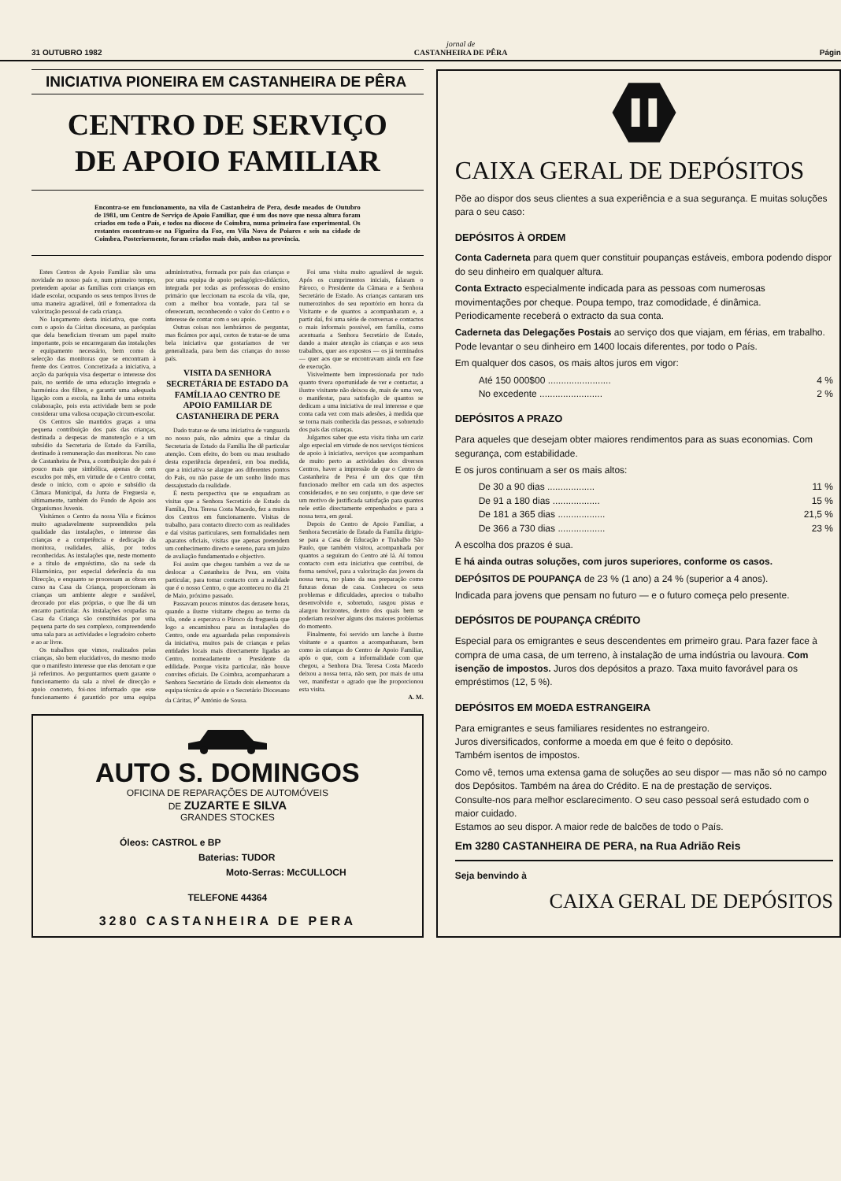31 OUTUBRO 1982 jornal de
CASTANHEIRA DE PÊRA Págin
INICIATIVA PIONEIRA EM CASTANHEIRA DE PÊRA
CENTRO DE SERVIÇO
DE APOIO FAMILIAR
Encontra-se em funcionamento, na vila de Castanheira de Pera, desde meados de Outubro de 1981, um Centro de Serviço de Apoio Familiar, que é um dos nove que nessa altura foram criados em todo o País, e todos na diocese de Coimbra, numa primeira fase experimental. Os restantes encontram-se na Figueira da Foz, em Vila Nova de Poiares e seis na cidade de Coimbra. Posteriormente, foram criados mais dois, ambos na província.
Estes Centros de Apoio Familiar são uma novidade no nosso país e, num primeiro tempo, pretendem apoiar as famílias com crianças em idade escolar, ocupando os seus tempos livres de uma maneira agradável, útil e fomentadora da valorização pessoal de cada criança.
No lançamento desta iniciativa, que conta com o apoio da Cáritas diocesana, as paróquias que dela beneficiam tiveram um papel muito importante, pois se encarregaram das instalações e equipamento necessário, bem como da selecção das monitoras que se encontram à frente dos Centros. Concretizada a iniciativa, a acção da paróquia visa despertar o interesse dos pais, no sentido de uma educação integrada e harmónica dos filhos, e garantir uma adequada ligação com a escola, na linha de uma estreita colaboração, pois esta actividade bem se pode considerar uma valiosa ocupação circum-escolar.
Os Centros são mantidos graças a uma pequena contribuição dos pais das crianças, destinada a despesas de manutenção e a um subsídio da Secretaria de Estado da Família, destinado à remuneração das monitoras. No caso de Castanheira de Pera, a contribuição dos pais é pouco mais que simbólica, apenas de cem escudos por mês, em virtude de o Centro contar, desde o início, com o apoio e subsídio da Câmara Municipal, da Junta de Freguesia e, ultimamente, também do Fundo de Apoio aos Organismos Juvenis.
Visitámos o Centro da nossa Vila e ficámos muito agradavelmente surpreendidos pela qualidade das instalações, o interesse das crianças e a competência e dedicação da monitora, realidades, aliás, por todos reconhecidas. As instalações que, neste momento e a título de empréstimo, são na sede da Filarmónica, por especial deferência da sua Direcção, e enquanto se processam as obras em curso na Casa da Criança, proporcionam às crianças um ambiente alegre e saudável, decorado por elas próprias, o que lhe dá um encanto particular. As instalações ocupadas na Casa da Criança são constituídas por uma pequena parte do seu complexo, compreendendo uma sala para as actividades e logradoiro coberto e ao ar livre.
Os trabalhos que vimos, realizados pelas crianças, são bem elucidativos, do mesmo modo que o manifesto interesse que elas denotam e que já referimos. Ao perguntarmos quem garante o funcionamento da sala a nível de direcção e apoio concreto, foi-nos informado que esse funcionamento é garantido por uma equipa administrativa, formada por pais das crianças e por uma equipa de apoio pedagógico-didáctico, integrada por todas as professoras do ensino primário que leccionam na escola da vila, que, com a melhor boa vontade, para tal se ofereceram, reconhecendo o valor do Centro e o interesse de contar com o seu apoio.
Outras coisas nos lembrámos de perguntar, mas ficámos por aqui, certos de tratar-se de uma bela iniciativa que gostaríamos de ver generalizada, para bem das crianças do nosso país.
VISITA DA SENHORA SECRETÁRIA DE ESTADO DA FAMÍLIA AO CENTRO DE APOIO FAMILIAR DE CASTANHEIRA DE PERA
Dado tratar-se de uma iniciativa de vanguarda no nosso país, não admira que a titular da Secretaria de Estado da Família lhe dê particular atenção. Com efeito, do bom ou mau resultado desta experiência dependerá, em boa medida, que a iniciativa se alargue aos diferentes pontos do País, ou não passe de um sonho lindo mas dessajustado da realidade.
É nesta perspectiva que se enquadram as visitas que a Senhora Secretário de Estado da Família, Dra. Teresa Costa Macedo, fez a muitos dos Centros em funcionamento. Visitas de trabalho, para contacto directo com as realidades e daí visitas particulares, sem formalidades nem aparatos oficiais, visitas que apenas pretendem um conhecimento directo e sereno, para um juízo de avaliação fundamentado e objectivo.
Foi assim que chegou também a vez de se deslocar a Castanheira de Pera, em visita particular, para tomar contacto com a realidade que é o nosso Centro, o que aconteceu no dia 21 de Maio, próximo passado.
Passavam poucos minutos das dezasete horas, quando a ilustre visitante chegou ao termo da vila, onde a esperava o Pároco da freguesia que logo a encaminhou para as instalações do Centro, onde era aguardada pelas responsáveis da iniciativa, muitos pais de crianças e pelas entidades locais mais directamente ligadas ao Centro, nomeadamente o Presidente da edilidade. Porque visita particular, não houve convites oficiais. De Coimbra, acompanharam a Senhora Secretário de Estado dois elementos da equipa técnica de apoio e o Secretário Diocesano da Cáritas, P<sup>e</sup> António de Sousa.
Foi uma visita muito agradável de seguir. Após os cumprimentos iniciais, falaram o Pároco, o Presidente da Câmara e a Senhora Secretário de Estado. As crianças cantaram uns numerozinhos do seu reportório em honra da Visitante e de quantos a acompanharam e, a partir daí, foi uma série de conversas e contactos o mais informais possível, em família, como acentuaria a Senhora Secretário de Estado, dando a maior atenção às crianças e aos seus trabalhos, quer aos expostos — os já terminados — quer aos que se encontravam ainda em fase de execução.
Visivelmente bem impressionada por tudo quanto tivera oportunidade de ver e contactar, a ilustre visitante não deixou de, mais de uma vez, o manifestar, para satisfação de quantos se dedicam a uma iniciativa de real interesse e que conta cada vez com mais adesões, à medida que se torna mais conhecida das pessoas, e sobretudo dos pais das crianças.
Julgamos saber que esta visita tinha um cariz algo especial em virtude de nos serviços técnicos de apoio à iniciativa, serviços que acompanham de muito perto as actividades dos diversos Centros, haver a impressão de que o Centro de Castanheira de Pera é um dos que têm funcionado melhor em cada um dos aspectos considerados, e no seu conjunto, o que deve ser um motivo de justificada satisfação para quantos nele estão directamente empenhados e para a nossa terra, em geral.
Depois do Centro de Apoio Familiar, a Senhora Secretário de Estado da Família dirigiu-se para a Casa de Educação e Trabalho São Paulo, que também visitou, acompanhada por quantos a seguiram do Centro até lá. Aí tomou contacto com esta iniciativa que contribui, de forma sensível, para a valorização das jovens da nossa terra, no plano da sua preparação como futuras donas de casa. Conheceu os seus problemas e dificuldades, apreciou o trabalho desenvolvido e, sobretudo, rasgou pistas e alargou horizontes, dentro dos quais bem se poderiam resolver alguns dos maiores problemas do momento.
Finalmente, foi servido um lanche à ilustre visitante e a quantos a acompanharam, bem como às crianças do Centro de Apoio Familiar, após o que, com a informalidade com que chegou, a Senhora Dra. Teresa Costa Macedo deixou a nossa terra, não sem, por mais de uma vez, manifestar o agrado que lhe proporcionou esta visita.
A. M.
AUTO S. DOMINGOS
OFICINA DE REPARAÇÕES DE AUTOMÓVEIS
DE ZUZARTE E SILVA
GRANDES STOCKES
Óleos: CASTROL e BP
Baterias: TUDOR
Moto-Serras: McCULLOCH
TELEFONE 44364
3280 CASTANHEIRA DE PERA
CAIXA GERAL DE DEPÓSITOS
Põe ao dispor dos seus clientes a sua experiência e a sua segurança. E muitas soluções para o seu caso:
DEPÓSITOS À ORDEM
Conta Caderneta para quem quer constituir poupanças estáveis, embora podendo dispor do seu dinheiro em qualquer altura.
Conta Extracto especialmente indicada para as pessoas com numerosas movimentações por cheque. Poupa tempo, traz comodidade, é dinâmica.
Periodicamente receberá o extracto da sua conta.
Caderneta das Delegações Postais ao serviço dos que viajam, em férias, em trabalho. Pode levantar o seu dinheiro em 1400 locais diferentes, por todo o País.
Em qualquer dos casos, os mais altos juros em vigor:
Até 150 000$00 ........................ 4 %
No excedente ........................ 2 %
DEPÓSITOS A PRAZO
Para aqueles que desejam obter maiores rendimentos para as suas economias. Com segurança, com estabilidade.
E os juros continuam a ser os mais altos:
De 30 a 90 dias .................. 11 %
De 91 a 180 dias .................. 15 %
De 181 a 365 dias .................. 21,5 %
De 366 a 730 dias .................. 23 %
A escolha dos prazos é sua.
E há ainda outras soluções, com juros superiores, conforme os casos.
DEPÓSITOS DE POUPANÇA de 23 % (1 ano) a 24 % (superior a 4 anos).
Indicada para jovens que pensam no futuro — e o futuro começa pelo presente.
DEPÓSITOS DE POUPANÇA CRÉDITO
Especial para os emigrantes e seus descendentes em primeiro grau. Para fazer face à compra de uma casa, de um terreno, à instalação de uma indústria ou lavoura. Com isenção de impostos. Juros dos depósitos a prazo. Taxa muito favorável para os empréstimos (12, 5 %).
DEPÓSITOS EM MOEDA ESTRANGEIRA
Para emigrantes e seus familiares residentes no estrangeiro.
Juros diversificados, conforme a moeda em que é feito o depósito.
Também isentos de impostos.
Como vê, temos uma extensa gama de soluções ao seu dispor — mas não só no campo dos Depósitos. Também na área do Crédito. E na de prestação de serviços.
Consulte-nos para melhor esclarecimento. O seu caso pessoal será estudado com o maior cuidado.
Estamos ao seu dispor. A maior rede de balcões de todo o País.
Em 3280 CASTANHEIRA DE PERA, na Rua Adrião Reis
Seja benvindo à
CAIXA GERAL DE DEPÓSITOS